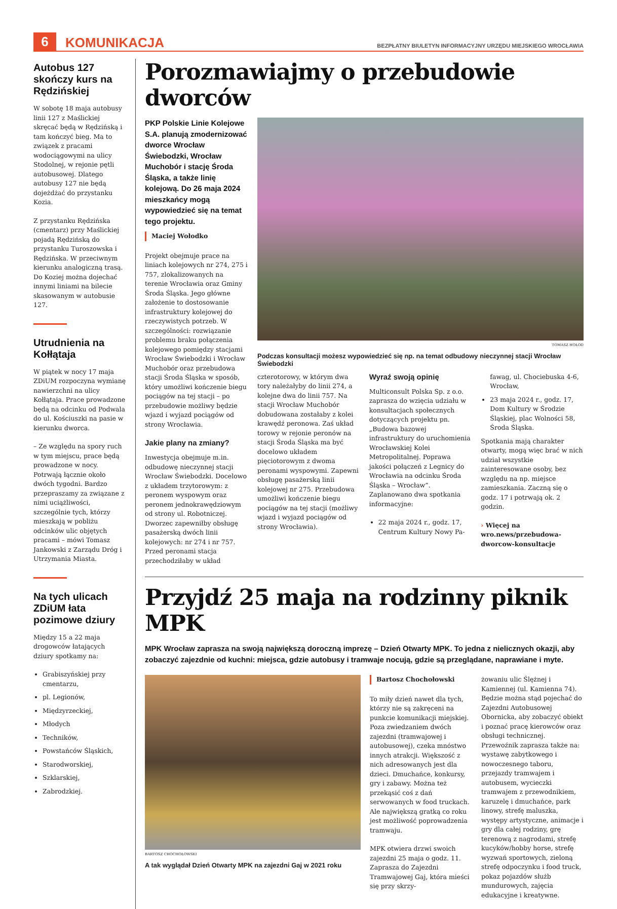6
KOMUNIKACJA
BEZPŁATNY BIULETYN INFORMACYJNY URZĘDU MIEJSKIEGO WROCŁAWIA
Autobus 127 skończy kurs na Rędzińskiej
W sobotę 18 maja autobusy linii 127 z Maślickiej skręcać będą w Rędzińską i tam kończyć bieg. Ma to związek z pracami wodociągowymi na ulicy Stodolnej, w rejonie pętli autobusowej. Dlatego autobusy 127 nie będą dojeżdżać do przystanku Kozia.
Z przystanku Rędzińska (cmentarz) przy Maślickiej pojadą Rędzińską do przystanku Turoszowska i Rędzińska. W przeciwnym kierunku analogiczną trasą. Do Koziej można dojechać innymi liniami na bilecie skasowanym w autobusie 127.
Utrudnienia na Kołłątaja
W piątek w nocy 17 maja ZDiUM rozpoczyna wymianę nawierzchni na ulicy Kołłątaja. Prace prowadzone będą na odcinku od Podwala do ul. Kościuszki na pasie w kierunku dworca.
– Ze względu na spory ruch w tym miejscu, prace będą prowadzone w nocy. Potrwają łącznie około dwóch tygodni. Bardzo przepraszamy za związane z nimi uciążliwości, szczególnie tych, którzy mieszkają w pobliżu odcinków ulic objętych pracami – mówi Tomasz Jankowski z Zarządu Dróg i Utrzymania Miasta.
Na tych ulicach ZDiUM łata pozimowe dziury
Między 15 a 22 maja drogowców łatających dziury spotkamy na:
Grabiszyńskiej przy cmentarzu,
pl. Legionów,
Międzyrzeckiej,
Młodych
Techników,
Powstańców Śląskich,
Starodworskiej,
Szklarskiej,
Zabrodzkiej.
Porozmawiajmy o przebudowie dworców
PKP Polskie Linie Kolejowe S.A. planują zmodernizować dworce Wrocław Świebodzki, Wrocław Muchobór i stację Środa Śląska, a także linię kolejową. Do 26 maja 2024 mieszkańcy mogą wypowiedzieć się na temat tego projektu.
Maciej Wołodko
Projekt obejmuje prace na liniach kolejowych nr 274, 275 i 757, zlokalizowanych na terenie Wrocławia oraz Gminy Środa Śląska. Jego główne założenie to dostosowanie infrastruktury kolejowej do rzeczywistych potrzeb. W szczególności: rozwiązanie problemu braku połączenia kolejowego pomiędzy stacjami Wrocław Świebodzki i Wrocław Muchobór oraz przebudowa stacji Środa Śląska w sposób, który umożliwi kończenie biegu pociągów na tej stacji – po przebudowie możliwy będzie wjazd i wyjazd pociągów od strony Wrocławia.
Jakie plany na zmiany?
Inwestycja obejmuje m.in. odbudowę nieczynnej stacji Wrocław Świebodzki. Docelowo z układem trzytorowym: z peronem wyspowym oraz peronem jednokrawędziowym od strony ul. Robotniczej. Dworzec zapewniłby obsługę pasażerską dwóch linii kolejowych: nr 274 i nr 757. Przed peronami stacja przechodziłaby w układ
TOMASZ HOŁOD
Podczas konsultacji możesz wypowiedzieć się np. na temat odbudowy nieczynnej stacji Wrocław Świebodzki
czterotorowy, w którym dwa tory należałyby do linii 274, a kolejne dwa do linii 757. Na stacji Wrocław Muchobór dobudowana zostałaby z kolei krawędź peronowa. Zaś układ torowy w rejonie peronów na stacji Środa Śląska ma być docelowo układem pięciotorowym z dwoma peronami wyspowymi. Zapewni obsługę pasażerską linii kolejowej nr 275. Przebudowa umożliwi kończenie biegu pociągów na tej stacji (możliwy wjazd i wyjazd pociągów od strony Wrocławia).
Wyraź swoją opinię
Multiconsult Polska Sp. z o.o. zaprasza do wzięcia udziału w konsultacjach społecznych dotyczących projektu pn. „Budowa bazowej infrastruktury do uruchomienia Wrocławskiej Kolei Metropolitalnej. Poprawa jakości połączeń z Legnicy do Wrocławia na odcinku Środa Śląska – Wrocław”. Zaplanowano dwa spotkania informacyjne:
22 maja 2024 r., godz. 17, Centrum Kultury Nowy Pa-
fawag, ul. Chociebuska 4-6, Wrocław,
23 maja 2024 r., godz. 17, Dom Kultury w Środzie Śląskiej, plac Wolności 58, Środa Śląska.
Spotkania mają charakter otwarty, mogą więc brać w nich udział wszystkie zainteresowane osoby, bez względu na np. miejsce zamieszkania. Zaczną się o godz. 17 i potrwają ok. 2 godzin.
› Więcej na wro.news/przebudowa-dworcow-konsultacje
Przyjdź 25 maja na rodzinny piknik MPK
MPK Wrocław zaprasza na swoją największą doroczną imprezę – Dzień Otwarty MPK. To jedna z nielicznych okazji, aby zobaczyć zajezdnie od kuchni: miejsca, gdzie autobusy i tramwaje nocują, gdzie są przeglądane, naprawiane i myte.
BARTOSZ CHOCHOŁOWSKI
A tak wyglądał Dzień Otwarty MPK na zajezdni Gaj w 2021 roku
Bartosz Chochołowski
To miły dzień nawet dla tych, którzy nie są zakręceni na punkcie komunikacji miejskiej. Poza zwiedzaniem dwóch zajezdni (tramwajowej i autobusowej), czeka mnóstwo innych atrakcji. Większość z nich adresowanych jest dla dzieci. Dmuchańce, konkursy, gry i zabawy. Można też przekąsić coś z dań serwowanych w food truckach. Ale największą gratką co roku jest możliwość poprowadzenia tramwaju.
MPK otwiera drzwi swoich zajezdni 25 maja o godz. 11. Zaprasza do Zajezdni Tramwajowej Gaj, która mieści się przy skrzy-
żowaniu ulic Ślężnej i Kamiennej (ul. Kamienna 74). Będzie można stąd pojechać do Zajezdni Autobusowej Obornicka, aby zobaczyć obiekt i poznać pracę kierowców oraz obsługi technicznej. Przewoźnik zaprasza także na: wystawę zabytkowego i nowoczesnego taboru, przejazdy tramwajem i autobusem, wycieczki tramwajem z przewodnikiem, karuzelę i dmuchańce, park linowy, strefę maluszka, występy artystyczne, animacje i gry dla całej rodziny, grę terenową z nagrodami, strefę kucyków/hobby horse, strefę wyzwań sportowych, zieloną strefę odpoczynku i food truck, pokaz pojazdów służb mundurowych, zajęcia edukacyjne i kreatywne.